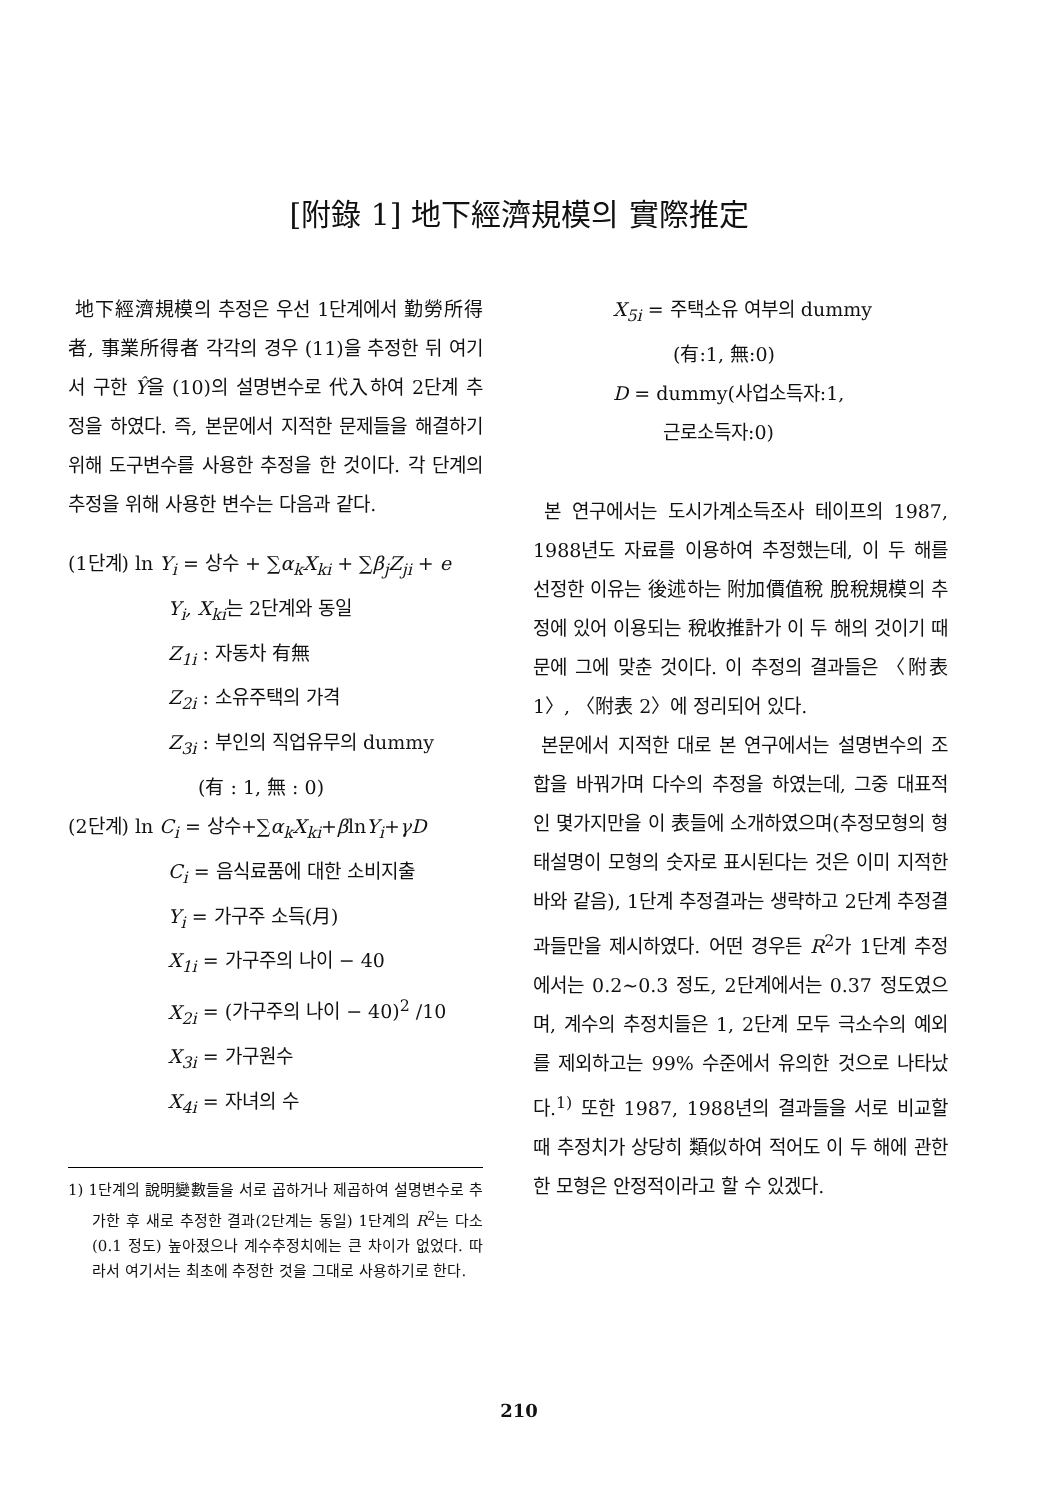[附錄 1] 地下經濟規模의 實際推定
地下經濟規模의 추정은 우선 1단계에서 勤勞所得者, 事業所得者 각각의 경우 (11)을 추정한 뒤 여기서 구한 Ŷ을 (10)의 설명변수로 代入하여 2단계 추정을 하였다. 즉, 본문에서 지적한 문제들을 해결하기 위해 도구변수를 사용한 추정을 한 것이다. 각 단계의 추정을 위해 사용한 변수는 다음과 같다.
(1단계) ln Y<sub>i</sub> = 상수 + ∑α<sub>k</sub>X<sub>ki</sub> + ∑β<sub>j</sub>Z<sub>ji</sub> + e
Y<sub>i</sub>, X<sub>ki</sub>는 2단계와 동일
Z<sub>1i</sub> : 자동차 有無
Z<sub>2i</sub> : 소유주택의 가격
Z<sub>3i</sub> : 부인의 직업유무의 dummy
(有 : 1, 無 : 0)
(2단계) ln C<sub>i</sub> = 상수+∑α<sub>k</sub>X<sub>ki</sub>+βlnY<sub>i</sub>+γD
C<sub>i</sub> = 음식료품에 대한 소비지출
Y<sub>i</sub> = 가구주 소득(月)
X<sub>1i</sub> = 가구주의 나이 − 40
X<sub>2i</sub> = (가구주의 나이 − 40)<sup>2</sup> /10
X<sub>3i</sub> = 가구원수
X<sub>4i</sub> = 자녀의 수
1) 1단계의 說明變數들을 서로 곱하거나 제곱하여 설명변수로 추가한 후 새로 추정한 결과(2단계는 동일) 1단계의 R<sup>2</sup>는 다소(0.1 정도) 높아졌으나 계수추정치에는 큰 차이가 없었다. 따라서 여기서는 최초에 추정한 것을 그대로 사용하기로 한다.
X<sub>5i</sub> = 주택소유 여부의 dummy
(有:1, 無:0)
D = dummy(사업소득자:1,
근로소득자:0)
본 연구에서는 도시가계소득조사 테이프의 1987, 1988년도 자료를 이용하여 추정했는데, 이 두 해를 선정한 이유는 後述하는 附加價值稅 脫稅規模의 추정에 있어 이용되는 稅收推計가 이 두 해의 것이기 때문에 그에 맞춘 것이다. 이 추정의 결과들은 〈附表 1〉, 〈附表 2〉에 정리되어 있다.
본문에서 지적한 대로 본 연구에서는 설명변수의 조합을 바꿔가며 다수의 추정을 하였는데, 그중 대표적인 몇가지만을 이 表들에 소개하였으며(추정모형의 형태설명이 모형의 숫자로 표시된다는 것은 이미 지적한 바와 같음), 1단계 추정결과는 생략하고 2단계 추정결과들만을 제시하였다. 어떤 경우든 R<sup>2</sup>가 1단계 추정에서는 0.2~0.3 정도, 2단계에서는 0.37 정도였으며, 계수의 추정치들은 1, 2단계 모두 극소수의 예외를 제외하고는 99% 수준에서 유의한 것으로 나타났다.<sup>1)</sup> 또한 1987, 1988년의 결과들을 서로 비교할 때 추정치가 상당히 類似하여 적어도 이 두 해에 관한 한 모형은 안정적이라고 할 수 있겠다.
210